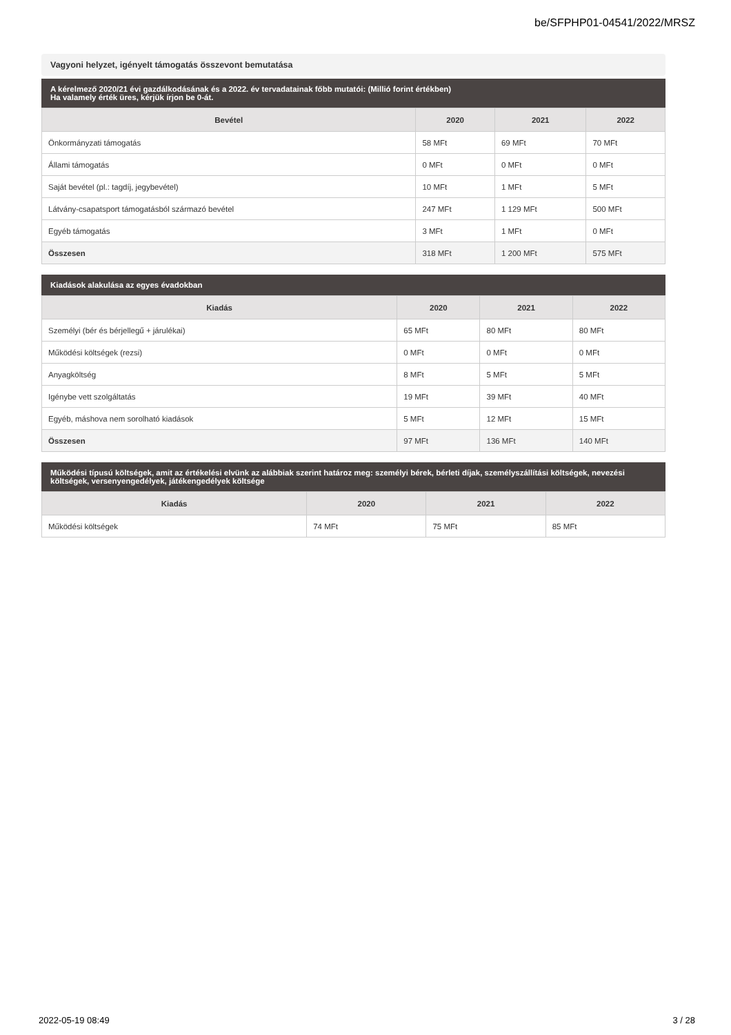be/SFPHP01-04541/2022/MRSZ
Vagyoni helyzet, igényelt támogatás összevont bemutatása
A kérelmező 2020/21 évi gazdálkodásának és a 2022. év tervadatainak főbb mutatói: (Millió forint értékben)
Ha valamely érték üres, kérjük írjon be 0-át.
| Bevétel | 2020 | 2021 | 2022 |
| --- | --- | --- | --- |
| Önkormányzati támogatás | 58 MFt | 69 MFt | 70 MFt |
| Állami támogatás | 0 MFt | 0 MFt | 0 MFt |
| Saját bevétel (pl.: tagdíj, jegybevétel) | 10 MFt | 1 MFt | 5 MFt |
| Látvány-csapatsport támogatásból származó bevétel | 247 MFt | 1 129 MFt | 500 MFt |
| Egyéb támogatás | 3 MFt | 1 MFt | 0 MFt |
| Összesen | 318 MFt | 1 200 MFt | 575 MFt |
Kiadások alakulása az egyes évadokban
| Kiadás | 2020 | 2021 | 2022 |
| --- | --- | --- | --- |
| Személyi (bér és bérjellegű + járulékai) | 65 MFt | 80 MFt | 80 MFt |
| Működési költségek (rezsi) | 0 MFt | 0 MFt | 0 MFt |
| Anyagköltség | 8 MFt | 5 MFt | 5 MFt |
| Igénybe vett szolgáltatás | 19 MFt | 39 MFt | 40 MFt |
| Egyéb, máshova nem sorolható kiadások | 5 MFt | 12 MFt | 15 MFt |
| Összesen | 97 MFt | 136 MFt | 140 MFt |
Működési típusú költségek, amit az értékelési elvünk az alábbiak szerint határoz meg: személyi bérek, bérleti díjak, személyszállítási költségek, nevezési költségek, versenyengedélyek, játékengedélyek költsége
| Kiadás | 2020 | 2021 | 2022 |
| --- | --- | --- | --- |
| Működési költségek | 74 MFt | 75 MFt | 85 MFt |
2022-05-19 08:49 3 / 28